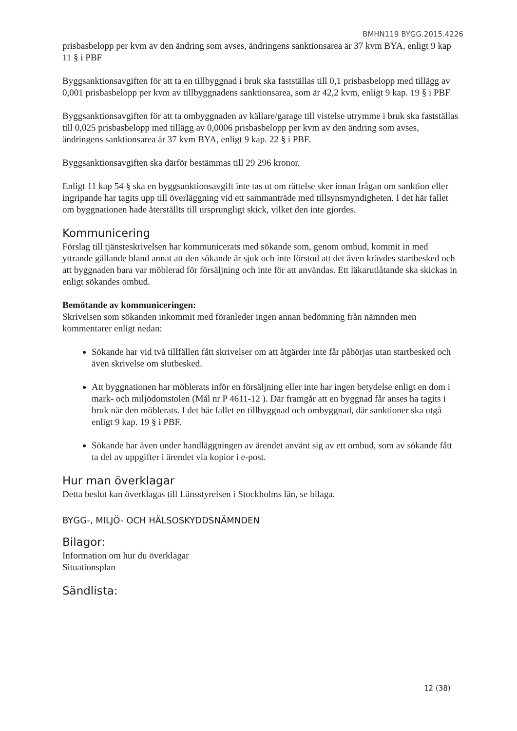BMHN119 BYGG.2015.4226
prisbasbelopp per kvm av den ändring som avses, ändringens sanktionsarea är 37 kvm BYA, enligt 9 kap 11 § i PBF
Byggsanktionsavgiften för att ta en tillbyggnad i bruk ska fastställas till 0,1 prisbasbelopp med tillägg av 0,001 prisbasbelopp per kvm av tillbyggnadens sanktionsarea, som är 42,2 kvm, enligt 9 kap. 19 § i PBF
Byggsanktionsavgiften för att ta ombyggnaden av källare/garage till vistelse utrymme i bruk ska fastställas till 0,025 prisbasbelopp med tillägg av 0,0006 prisbasbelopp per kvm av den ändring som avses, ändringens sanktionsarea är 37 kvm BYA, enligt 9 kap. 22 § i PBF.
Byggsanktionsavgiften ska därför bestämmas till 29 296 kronor.
Enligt 11 kap 54 § ska en byggsanktionsavgift inte tas ut om rättelse sker innan frågan om sanktion eller ingripande har tagits upp till överläggning vid ett sammanträde med tillsynsmyndigheten. I det här fallet om byggnationen hade återställts till ursprungligt skick, vilket den inte gjordes.
Kommunicering
Förslag till tjänsteskrivelsen har kommunicerats med sökande som, genom ombud, kommit in med yttrande gällande bland annat att den sökande är sjuk och inte förstod att det även krävdes startbesked och att byggnaden bara var möblerad för försäljning och inte för att användas. Ett läkarutlåtande ska skickas in enligt sökandes ombud.
Bemötande av kommuniceringen:
Skrivelsen som sökanden inkommit med föranleder ingen annan bedömning från nämnden men kommentarer enligt nedan:
Sökande har vid två tillfällen fått skrivelser om att åtgärder inte får påbörjas utan startbesked och även skrivelse om slutbesked.
Att byggnationen har möblerats inför en försäljning eller inte har ingen betydelse enligt en dom i mark- och miljödomstolen (Mål nr P 4611-12 ). Där framgår att en byggnad får anses ha tagits i bruk när den möblerats. I det här fallet en tillbyggnad och ombyggnad, där sanktioner ska utgå enligt 9 kap. 19 § i PBF.
Sökande har även under handläggningen av ärendet använt sig av ett ombud, som av sökande fått ta del av uppgifter i ärendet via kopior i e-post.
Hur man överklagar
Detta beslut kan överklagas till Länsstyrelsen i Stockholms län, se bilaga.
BYGG-, MILJÖ- OCH HÄLSOSKYDDSNÄMNDEN
Bilagor:
Information om hur du överklagar
Situationsplan
Sändlista:
12 (38)